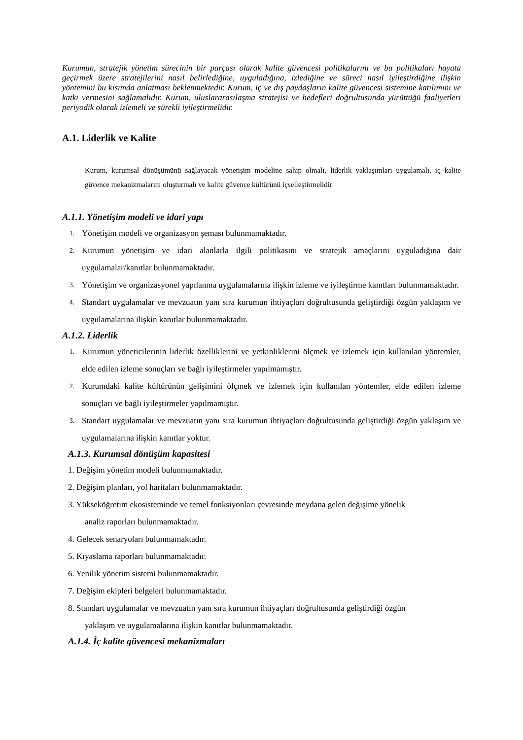Kurumun, stratejik yönetim sürecinin bir parçası olarak kalite güvencesi politikalarını ve bu politikaları hayata geçirmek üzere stratejilerini nasıl belirlediğine, uyguladığına, izlediğine ve süreci nasıl iyileştirdiğine ilişkin yöntemini bu kısımda anlatması beklenmektedir. Kurum, iç ve dış paydaşların kalite güvencesi sistemine katılımını ve katkı vermesini sağlamalıdır. Kurum, uluslararasılaşma stratejisi ve hedefleri doğrultusunda yürüttüğü faaliyetleri periyodik olarak izlemeli ve sürekli iyileştirmelidir.
A.1. Liderlik ve Kalite
Kurum, kurumsal dönüşümünü sağlayacak yönetişim modeline sahip olmalı, liderlik yaklaşımları uygulamalı, iç kalite güvence mekanizmalarını oluşturmalı ve kalite güvence kültürünü içselleştirmelidir
A.1.1. Yönetişim modeli ve idari yapı
1. Yönetişim modeli ve organizasyon şeması bulunmamaktadır.
2. Kurumun yönetişim ve idari alanlarla ilgili politikasını ve stratejik amaçlarını uyguladığına dair uygulamalar/kanıtlar bulunmamaktadır.
3. Yönetişim ve organizasyonel yapılanma uygulamalarına ilişkin izleme ve iyileştirme kanıtları bulunmamaktadır.
4. Standart uygulamalar ve mevzuatın yanı sıra kurumun ihtiyaçları doğrultusunda geliştirdiği özgün yaklaşım ve uygulamalarına ilişkin kanıtlar bulunmamaktadır.
A.1.2. Liderlik
1. Kurumun yöneticilerinin liderlik özelliklerini ve yetkinliklerini ölçmek ve izlemek için kullanılan yöntemler, elde edilen izleme sonuçları ve bağlı iyileştirmeler yapılmamıştır.
2. Kurumdaki kalite kültürünün gelişimini ölçmek ve izlemek için kullanılan yöntemler, elde edilen izleme sonuçları ve bağlı iyileştirmeler yapılmamıştır.
3. Standart uygulamalar ve mevzuatın yanı sıra kurumun ihtiyaçları doğrultusunda geliştirdiği özgün yaklaşım ve uygulamalarına ilişkin kanıtlar yoktur.
A.1.3. Kurumsal dönüşüm kapasitesi
1. Değişim yönetim modeli bulunmamaktadır.
2. Değişim planları, yol haritaları bulunmamaktadır.
3. Yükseköğretim ekosisteminde ve temel fonksiyonları çevresinde meydana gelen değişime yönelik
analiz raporları bulunmamaktadır.
4. Gelecek senaryoları bulunmamaktadır.
5. Kıyaslama raporları bulunmamaktadır.
6. Yenilik yönetim sistemi bulunmamaktadır.
7. Değişim ekipleri belgeleri bulunmamaktadır.
8. Standart uygulamalar ve mevzuatın yanı sıra kurumun ihtiyaçları doğrultusunda geliştirdiği özgün
yaklaşım ve uygulamalarına ilişkin kanıtlar bulunmamaktadır.
A.1.4. İç kalite güvencesi mekanizmaları